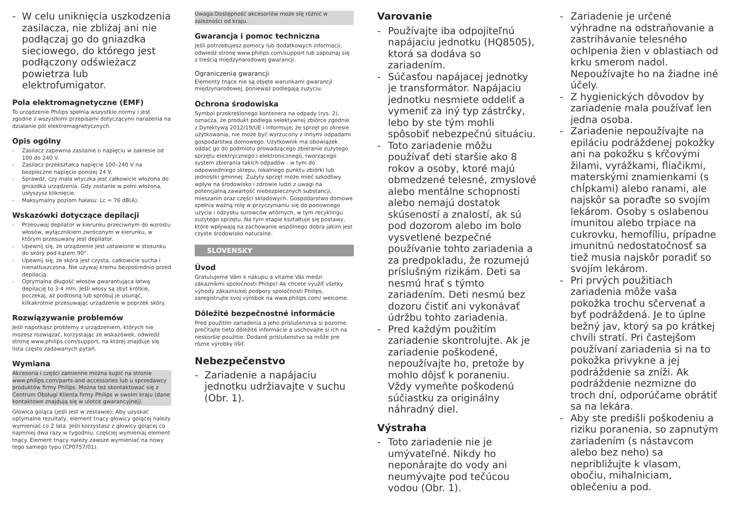- W celu uniknięcia uszkodzenia zasilacza, nie zbliżaj ani nie podłączaj go do gniazdka sieciowego, do którego jest podłączony odświeżacz powietrza lub elektrofumigator.
Pola elektromagnetyczne (EMF)
To urządzenie Philips spełnia wszystkie normy i jest zgodne z wszystkimi przepisami dotyczącymi narażenia na działanie pól elektromagnetycznych.
Opis ogólny
- Zasilacz zapewnia zasilanie o napięciu w zakresie od 100 do 240 V.
- Zasilacz przekształca napięcie 100–240 V na bezpieczne napięcie poniżej 24 V.
- Sprawdź, czy mała wtyczka jest całkowicie włożona do gniazdka urządzenia. Gdy zostanie w pełni włożona, usłyszysz kliknięcie.
- Maksymalny poziom hałasu: Lc = 76 dB(A).
Wskazówki dotyczące depilacji
- Przesuwaj depilator w kierunku przeciwnym do wzrostu włosów, wyłącznikiem zwróconym w kierunku, w którym przesuwany jest depilator.
- Upewnij się, że urządzenie jest ustawione w stosunku do skóry pod kątem 90°.
- Upewnij się, że skóra jest czysta, całkowicie sucha i nienatłuszczona. Nie używaj kremu bezpośrednio przed depilacją.
- Optymalna długość włosów gwarantująca łatwą depilację to 3-4 mm. Jeśli włosy są zbyt krótkie, poczekaj, aż podrosną lub spróbuj je usunąć, kilkakrotnie przesuwając urządzenie w poprzek skóry.
Rozwiązywanie problemów
Jeśli napotkasz problemy z urządzeniem, których nie możesz rozwiązać, korzystając ze wskazówek, odwiedź stronę www.philips.com/support, na której znajduje się lista często zadawanych pytań.
Wymiana
Akcesoria i części zamienne można kupić na stronie www.philips.com/parts-and-accessories lub u sprzedawcy produktów firmy Philips. Można też skontaktować się z Centrum Obsługi Klienta firmy Philips w swoim kraju (dane kontaktowe znajdują się w ulotce gwarancyjnej).
Głowica goląca (jeśli jest w zestawie): Aby uzyskać optymalne rezultaty, element tnący głowicy golącej należy wymieniać co 2 lata. Jeśli korzystasz z głowicy golącej co najmniej dwa razy w tygodniu, częściej wymieniaj element tnący. Element tnący należy zawsze wymieniać na nowy tego samego typu (CP0757/01).
Uwaga:Dostępność akcesoriów może się różnić w zależności od kraju.
Gwarancja i pomoc techniczna
Jeśli potrzebujesz pomocy lub dodatkowych informacji, odwiedź stronę www.philips.com/support lub zapoznaj się z treścią międzynarodowej gwarancji.
Ograniczenia gwarancji
Elementy tnące nie są objęte warunkami gwarancji międzynarodowej, ponieważ podlegają zużyciu.
Ochrona środowiska
Symbol przekreślonego kontenera na odpady (rys. 2), oznacza, że produkt podlega selektywnej zbiórce zgodnie z Dyrektywą 2012/19/UE i informuje, że sprzęt po okresie użytkowania, nie może być wyrzucony z innymi odpadami gospodarstwa domowego. Użytkownik ma obowiązek oddać go do podmiotu prowadzącego zbieranie zużytego sprzętu elektrycznego i elektronicznego, tworzącego system zbierania takich odpadów - w tym do odpowiedniego sklepu, lokalnego punktu zbiórki lub jednostki gminnej. Zużyty sprzęt może mieć szkodliwy wpływ na środowisko i zdrowie ludzi z uwagi na potencjalną zawartość niebezpiecznych substancji, mieszanin oraz części składowych. Gospodarstwo domowe spełnia ważną rolę w przyczynianiu się do ponownego użycia i odzysku surowców wtórnych, w tym recyklingu zużytego sprzętu. Na tym etapie kształtuje się postawy, które wpływają na zachowanie wspólnego dobra jakim jest czyste środowisko naturalne.
SLOVENSKY
Úvod
Gratulujeme Vám k nákupu a vitame Vás medzi zákazníkmi spoločnosti Philips! Ak chcete využiť všetky výhody zákazníckej podpory spoločnosti Philips, zaregistrujte svoj výrobok na www.philips.com/ welcome.
Dôležité bezpečnostné informácie
Pred použitím zariadenia a jeho príslušenstva si pozorne prečítajte tieto dôležité informácie a uschovajte si ich na neskoršie použitie. Dodané príslušenstvo sa môže pre rôzne výrobky líšiť.
Nebezpečenstvo
- Zariadenie a napájaciu jednotku udržiavajte v suchu (Obr. 1).
Varovanie
- Používajte iba odpojiteľnú napájaciu jednotku (HQ8505), ktorá sa dodáva so zariadením.
- Súčasťou napájacej jednotky je transformátor. Napájaciu jednotku nesmiete oddeliť a vymeniť za iný typ zástrčky, lebo by ste tým mohli spôsobiť nebezpečnú situáciu.
- Toto zariadenie môžu používať deti staršie ako 8 rokov a osoby, ktoré majú obmedzené telesné, zmyslové alebo mentálne schopnosti alebo nemajú dostatok skúseností a znalostí, ak sú pod dozorom alebo im bolo vysvetlené bezpečné používanie tohto zariadenia a za predpokladu, že rozumejú príslušným rizikám. Deti sa nesmú hrať s týmto zariadením. Deti nesmú bez dozoru čistiť ani vykonávať údržbu tohto zariadenia.
- Pred každým použitím zariadenie skontrolujte. Ak je zariadenie poškodené, nepoužívajte ho, pretože by mohlo dôjsť k poraneniu. Vždy vymeňte poškodenú súčiastku za originálny náhradný diel.
Výstraha
- Toto zariadenie nie je umývateľné. Nikdy ho neponárajte do vody ani neumývajte pod tečúcou vodou (Obr. 1).
- Zariadenie je určené výhradne na odstraňovanie a zastrihávanie telesného ochlpenia žien v oblastiach od krku smerom nadol. Nepoužívajte ho na žiadne iné účely.
- Z hygienických dôvodov by zariadenie mala používať len jedna osoba.
- Zariadenie nepoužívajte na epiláciu podráždenej pokožky ani na pokožku s kŕčovými žilami, vyrážkami, fliačikmi, materskými znamienkami (s chĺpkami) alebo ranami, ale najskôr sa poraďte so svojím lekárom. Osoby s oslabenou imunitou alebo trpiace na cukrovku, hemofíliu, prípadne imunitnú nedostatočnosť sa tiež musia najskôr poradiť so svojím lekárom.
- Pri prvých použitiach zariadenia môže vaša pokožka trochu sčervenať a byť podráždená. Je to úplne bežný jav, ktorý sa po krátkej chvíli stratí. Pri častejšom používaní zariadenia si na to pokožka privykne a jej podráždenie sa zníži. Ak podráždenie nezmizne do troch dní, odporúčame obrátiť sa na lekára.
- Aby ste predišli poškodeniu a riziku poranenia, so zapnutým zariadením (s nástavcom alebo bez neho) sa nepribližujte k vlasom, obočiu, mihalniciam, oblečeniu a pod.